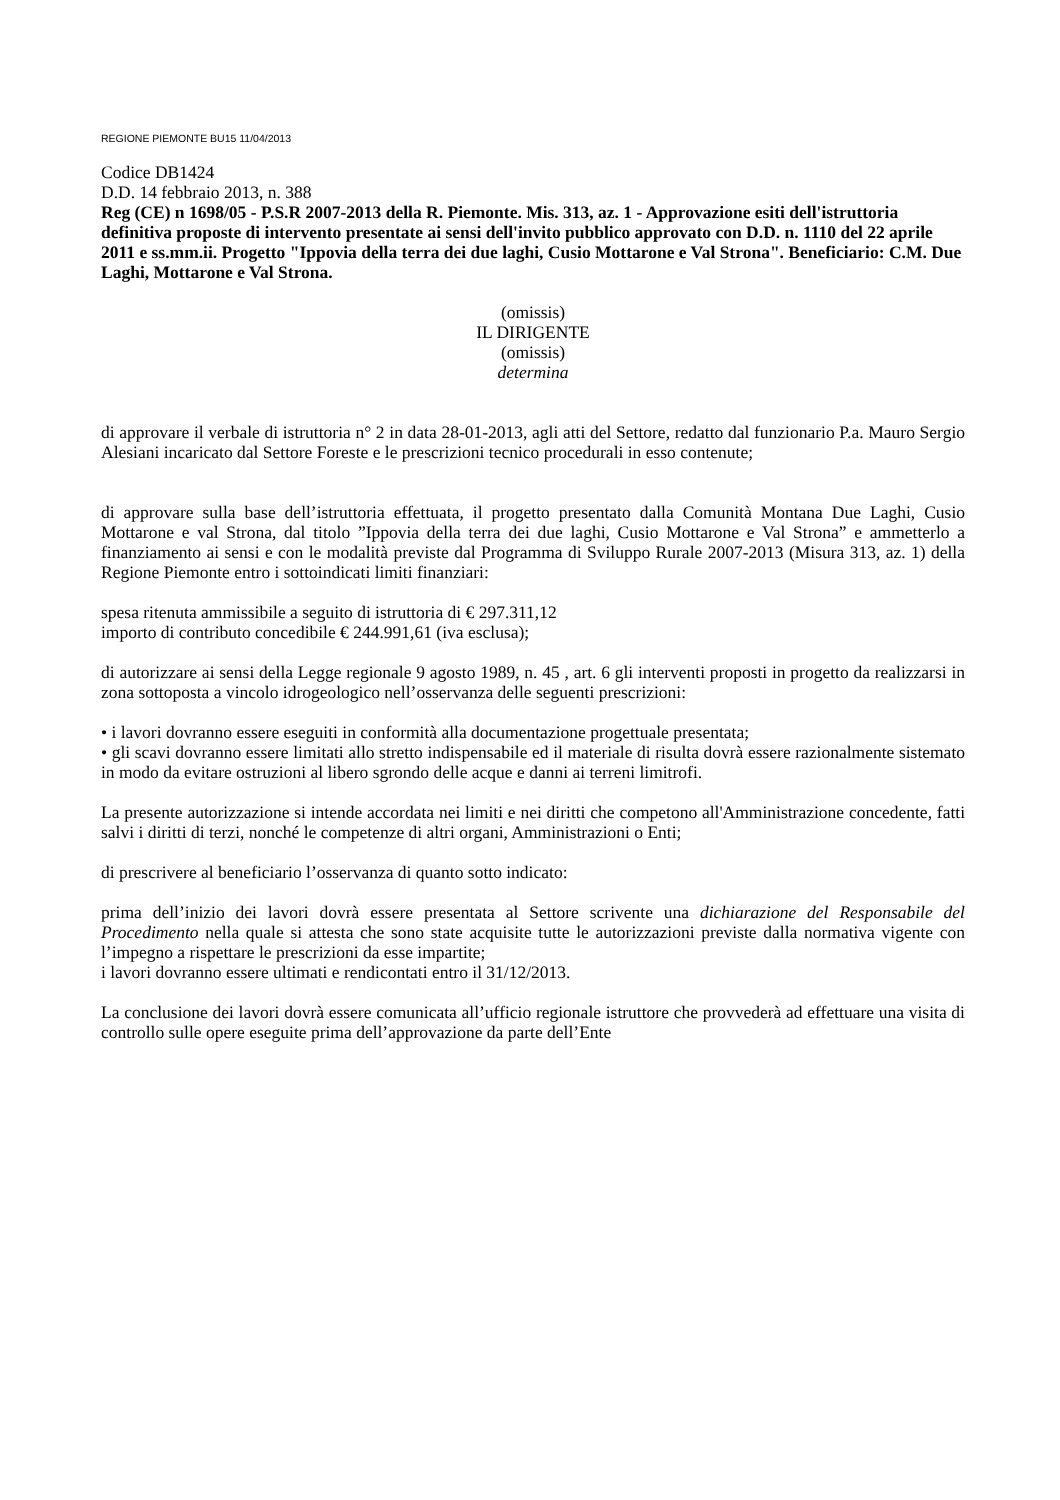REGIONE PIEMONTE BU15 11/04/2013
Codice DB1424
D.D. 14 febbraio 2013, n. 388
Reg (CE) n 1698/05 - P.S.R 2007-2013 della R. Piemonte. Mis. 313, az. 1 - Approvazione esiti dell'istruttoria definitiva proposte di intervento presentate ai sensi dell'invito pubblico approvato con D.D. n. 1110 del 22 aprile 2011 e ss.mm.ii. Progetto "Ippovia della terra dei due laghi, Cusio Mottarone e Val Strona". Beneficiario: C.M. Due Laghi, Mottarone e Val Strona.
(omissis)
IL DIRIGENTE
(omissis)
determina
di approvare il verbale di istruttoria n° 2 in data 28-01-2013, agli atti del Settore, redatto dal funzionario P.a. Mauro Sergio Alesiani incaricato dal Settore Foreste e le prescrizioni tecnico procedurali in esso contenute;
di approvare sulla base dell’istruttoria effettuata, il progetto presentato dalla Comunità Montana Due Laghi, Cusio Mottarone e val Strona, dal titolo ”Ippovia della terra dei due laghi, Cusio Mottarone e Val Strona” e ammetterlo a finanziamento ai sensi e con le modalità previste dal Programma di Sviluppo Rurale 2007-2013 (Misura 313, az. 1) della Regione Piemonte entro i sottoindicati limiti finanziari:
spesa ritenuta ammissibile a seguito di istruttoria di € 297.311,12
importo di contributo concedibile € 244.991,61 (iva esclusa);
di autorizzare ai sensi della Legge regionale 9 agosto 1989, n. 45 , art. 6 gli interventi proposti in progetto da realizzarsi in zona sottoposta a vincolo idrogeologico nell’osservanza delle seguenti prescrizioni:
• i lavori dovranno essere eseguiti in conformità alla documentazione progettuale presentata;
• gli scavi dovranno essere limitati allo stretto indispensabile ed il materiale di risulta dovrà essere razionalmente sistemato in modo da evitare ostruzioni al libero sgrondo delle acque e danni ai terreni limitrofi.
La presente autorizzazione si intende accordata nei limiti e nei diritti che competono all'Amministrazione concedente, fatti salvi i diritti di terzi, nonché le competenze di altri organi, Amministrazioni o Enti;
di prescrivere al beneficiario l’osservanza di quanto sotto indicato:
prima dell’inizio dei lavori dovrà essere presentata al Settore scrivente una dichiarazione del Responsabile del Procedimento nella quale si attesta che sono state acquisite tutte le autorizzazioni previste dalla normativa vigente con l’impegno a rispettare le prescrizioni da esse impartite;
i lavori dovranno essere ultimati e rendicontati entro il 31/12/2013.
La conclusione dei lavori dovrà essere comunicata all’ufficio regionale istruttore che provvederà ad effettuare una visita di controllo sulle opere eseguite prima dell’approvazione da parte dell’Ente